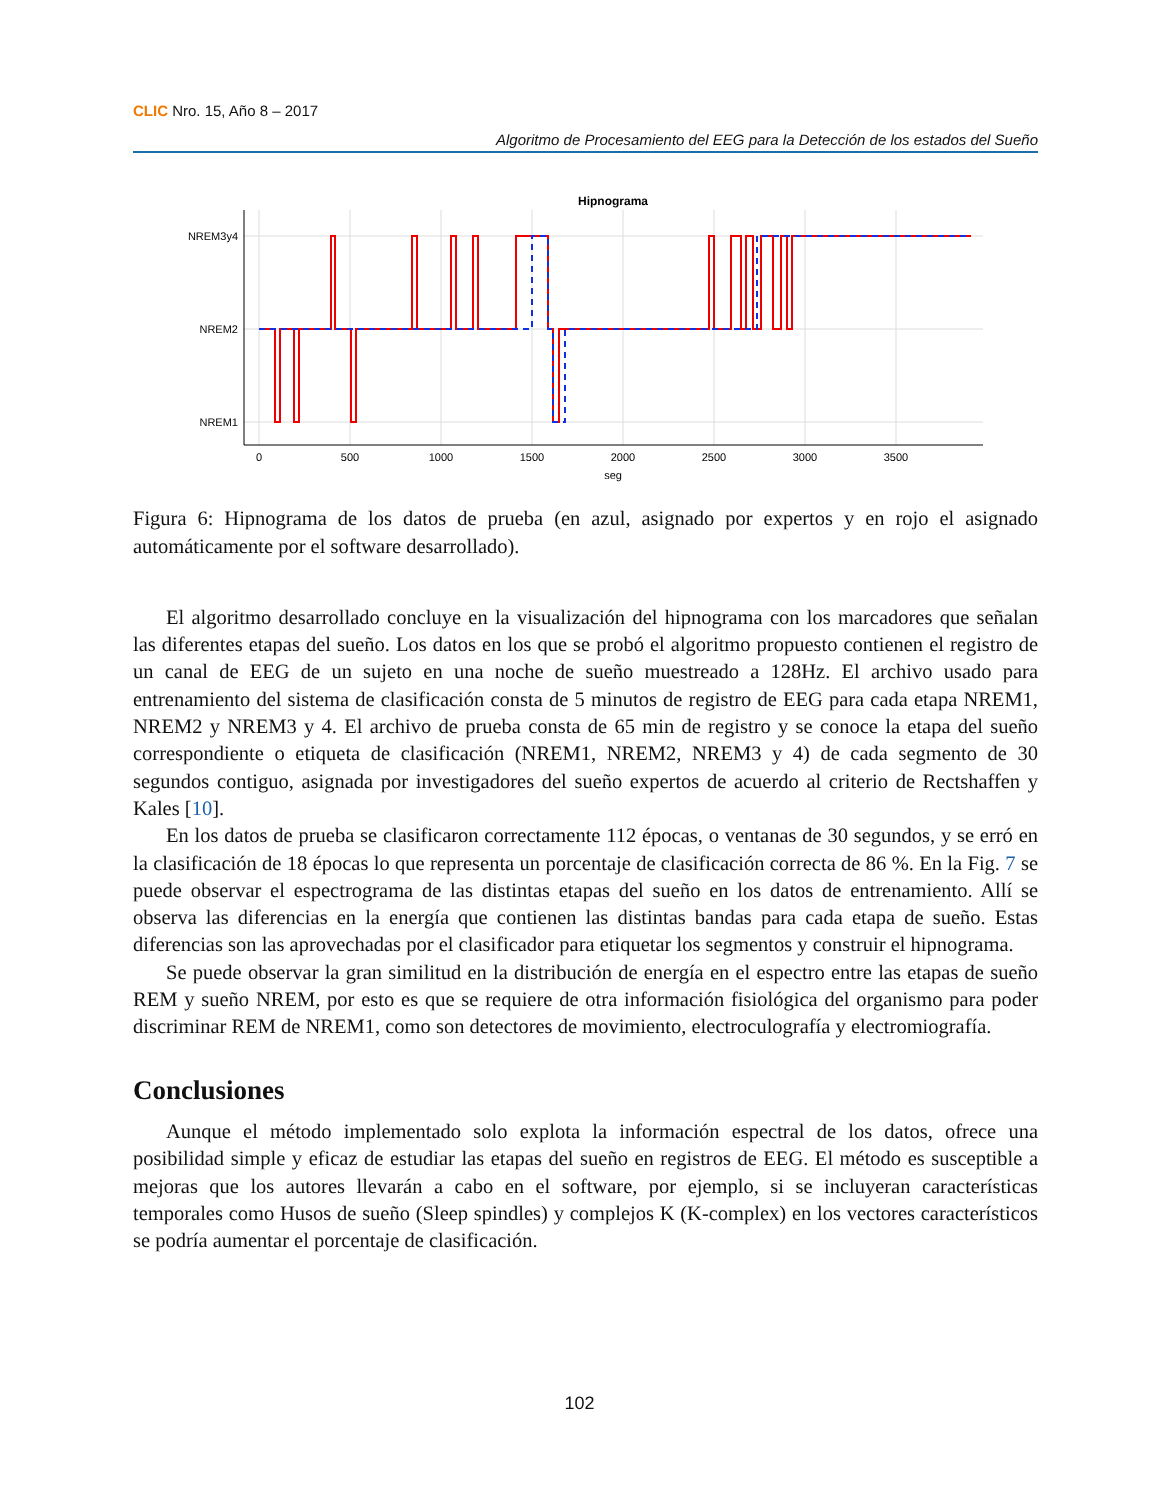CLIC Nro. 15, Año 8 – 2017
Algoritmo de Procesamiento del EEG para la Detección de los estados del Sueño
Hipnograma
NREM3y4
NREM2
NREM1
0
500
1000
1500
2000
2500
3000
3500
seg
Figura 6: Hipnograma de los datos de prueba (en azul, asignado por expertos y en rojo el asignado automáticamente por el software desarrollado).
El algoritmo desarrollado concluye en la visualización del hipnograma con los marcadores que señalan las diferentes etapas del sueño. Los datos en los que se probó el algoritmo propuesto contienen el registro de un canal de EEG de un sujeto en una noche de sueño muestreado a 128Hz. El archivo usado para entrenamiento del sistema de clasificación consta de 5 minutos de registro de EEG para cada etapa NREM1, NREM2 y NREM3 y 4. El archivo de prueba consta de 65 min de registro y se conoce la etapa del sueño correspondiente o etiqueta de clasificación (NREM1, NREM2, NREM3 y 4) de cada segmento de 30 segundos contiguo, asignada por investigadores del sueño expertos de acuerdo al criterio de Rectshaffen y Kales [10].
En los datos de prueba se clasificaron correctamente 112 épocas, o ventanas de 30 segundos, y se erró en la clasificación de 18 épocas lo que representa un porcentaje de clasificación correcta de 86 %. En la Fig. 7 se puede observar el espectrograma de las distintas etapas del sueño en los datos de entrenamiento. Allí se observa las diferencias en la energía que contienen las distintas bandas para cada etapa de sueño. Estas diferencias son las aprovechadas por el clasificador para etiquetar los segmentos y construir el hipnograma.
Se puede observar la gran similitud en la distribución de energía en el espectro entre las etapas de sueño REM y sueño NREM, por esto es que se requiere de otra información fisiológica del organismo para poder discriminar REM de NREM1, como son detectores de movimiento, electroculografía y electromiografía.
Conclusiones
Aunque el método implementado solo explota la información espectral de los datos, ofrece una posibilidad simple y eficaz de estudiar las etapas del sueño en registros de EEG. El método es susceptible a mejoras que los autores llevarán a cabo en el software, por ejemplo, si se incluyeran características temporales como Husos de sueño (Sleep spindles) y complejos K (K-complex) en los vectores característicos se podría aumentar el porcentaje de clasificación.
102